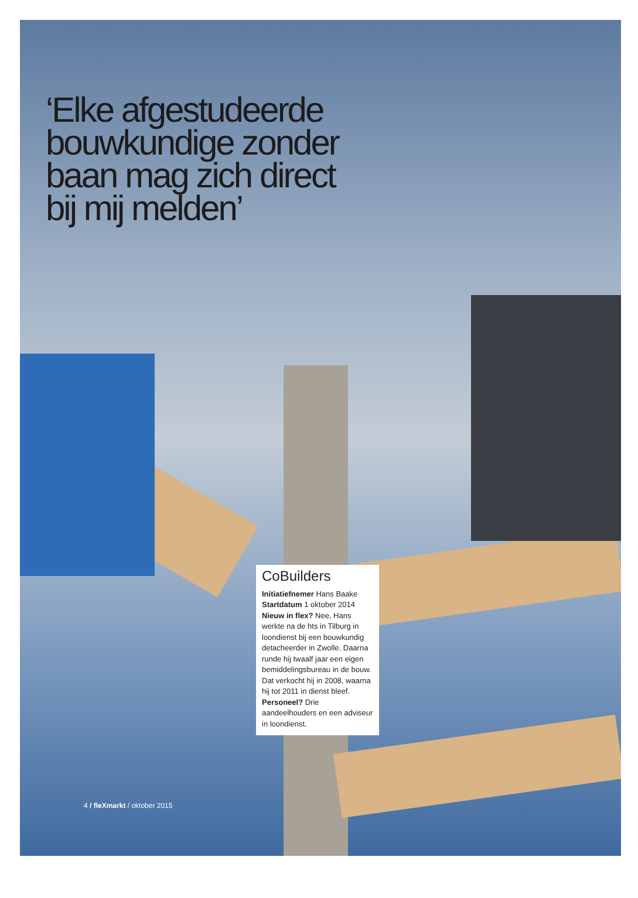‘Elke afgestudeerde bouwkundige zonder baan mag zich direct bij mij melden’
CoBuilders
Initiatiefnemer Hans Baake Startdatum 1 oktober 2014 Nieuw in flex? Nee, Hans werkte na de hts in Tilburg in loondienst bij een bouwkundig detacheerder in Zwolle. Daarna runde hij twaalf jaar een eigen bemiddelingsbureau in de bouw. Dat verkocht hij in 2008, waarna hij tot 2011 in dienst bleef. Personeel? Drie aandeelhouders en een adviseur in loondienst.
4 / fleXmarkt / oktober 2015